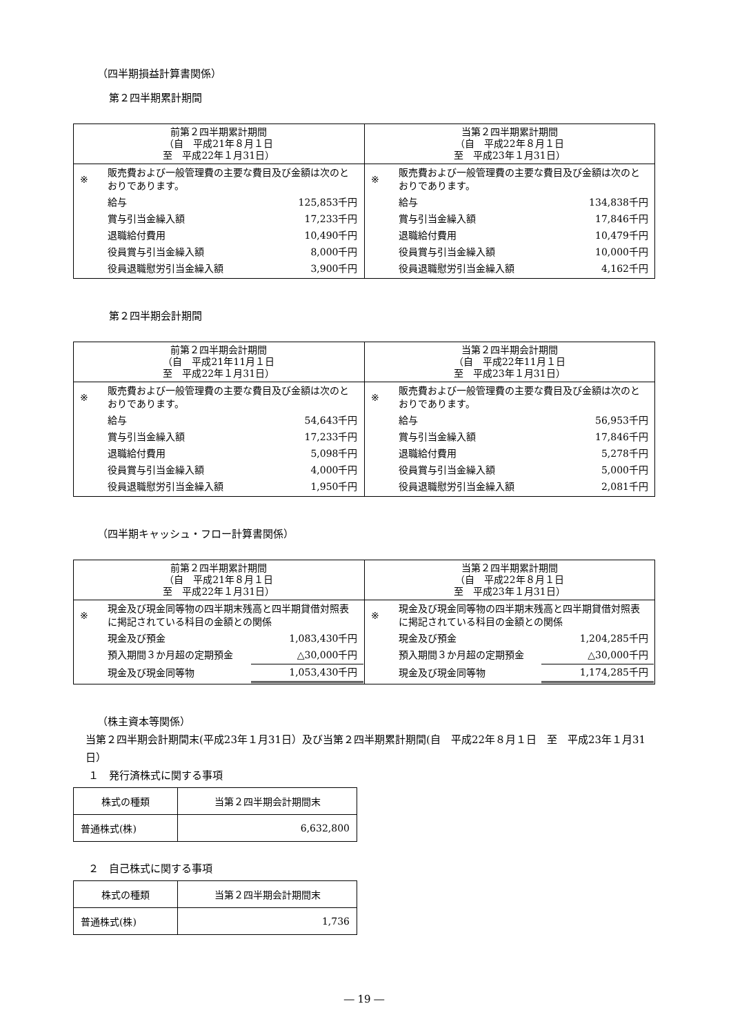（四半期損益計算書関係）
第２四半期累計期間
| 前第２四半期累計期間 （自 平成21年８月１日 至 平成22年１月31日） | 当第２四半期累計期間 （自 平成22年８月１日 至 平成23年１月31日） |
| --- | --- |
| / ※ / 販売費および一般管理費の主要な費目及び金額は次のとおりであります。 / / / / 給与 / 125,853千円 / / / 賞与引当金繰入額 / 17,233千円 / / / 退職給付費用 / 10,490千円 / / / 役員賞与引当金繰入額 / 8,000千円 / / / 役員退職慰労引当金繰入額 / 3,900千円 / | / ※ / 販売費および一般管理費の主要な費目及び金額は次のとおりであります。 / / / / 給与 / 134,838千円 / / / 賞与引当金繰入額 / 17,846千円 / / / 退職給付費用 / 10,479千円 / / / 役員賞与引当金繰入額 / 10,000千円 / / / 役員退職慰労引当金繰入額 / 4,162千円 / |
第２四半期会計期間
| 前第２四半期会計期間 （自 平成21年11月１日 至 平成22年１月31日） | 当第２四半期会計期間 （自 平成22年11月１日 至 平成23年１月31日） |
| --- | --- |
| / ※ / 販売費および一般管理費の主要な費目及び金額は次のとおりであります。 / / / / 給与 / 54,643千円 / / / 賞与引当金繰入額 / 17,233千円 / / / 退職給付費用 / 5,098千円 / / / 役員賞与引当金繰入額 / 4,000千円 / / / 役員退職慰労引当金繰入額 / 1,950千円 / | / ※ / 販売費および一般管理費の主要な費目及び金額は次のとおりであります。 / / / / 給与 / 56,953千円 / / / 賞与引当金繰入額 / 17,846千円 / / / 退職給付費用 / 5,278千円 / / / 役員賞与引当金繰入額 / 5,000千円 / / / 役員退職慰労引当金繰入額 / 2,081千円 / |
（四半期キャッシュ・フロー計算書関係）
| 前第２四半期累計期間 （自 平成21年８月１日 至 平成22年１月31日） | 当第２四半期累計期間 （自 平成22年８月１日 至 平成23年１月31日） |
| --- | --- |
| / ※ / 現金及び現金同等物の四半期末残高と四半期貸借対照表に掲記されている科目の金額との関係 / / / / 現金及び預金 / 1,083,430千円 / / / 預入期間３か月超の定期預金 / △30,000千円 / / / 現金及び現金同等物 / 1,053,430千円 / | / ※ / 現金及び現金同等物の四半期末残高と四半期貸借対照表に掲記されている科目の金額との関係 / / / / 現金及び預金 / 1,204,285千円 / / / 預入期間３か月超の定期預金 / △30,000千円 / / / 現金及び現金同等物 / 1,174,285千円 / |
（株主資本等関係）
当第２四半期会計期間末(平成23年１月31日）及び当第２四半期累計期間(自　平成22年８月１日　至　平成23年１月31日）
１　発行済株式に関する事項
| 株式の種類 | 当第２四半期会計期間末 |
| 普通株式(株) | 6,632,800 |
２　自己株式に関する事項
| 株式の種類 | 当第２四半期会計期間末 |
| 普通株式(株) | 1,736 |
― 19 ―